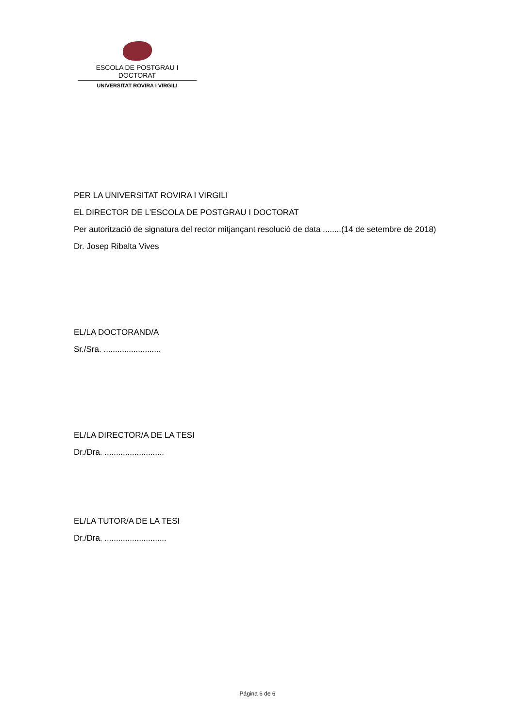ESCOLA DE POSTGRAU I DOCTORAT
UNIVERSITAT ROVIRA I VIRGILI
PER LA UNIVERSITAT ROVIRA I VIRGILI
EL DIRECTOR DE L'ESCOLA DE POSTGRAU I DOCTORAT
Per autorització de signatura del rector mitjançant resolució de data ........(14 de setembre de 2018)
Dr. Josep Ribalta Vives
EL/LA DOCTORAND/A
Sr./Sra. .........................
EL/LA DIRECTOR/A DE LA TESI
Dr./Dra. ..........................
EL/LA TUTOR/A DE LA TESI
Dr./Dra. ...........................
Página 6 de 6